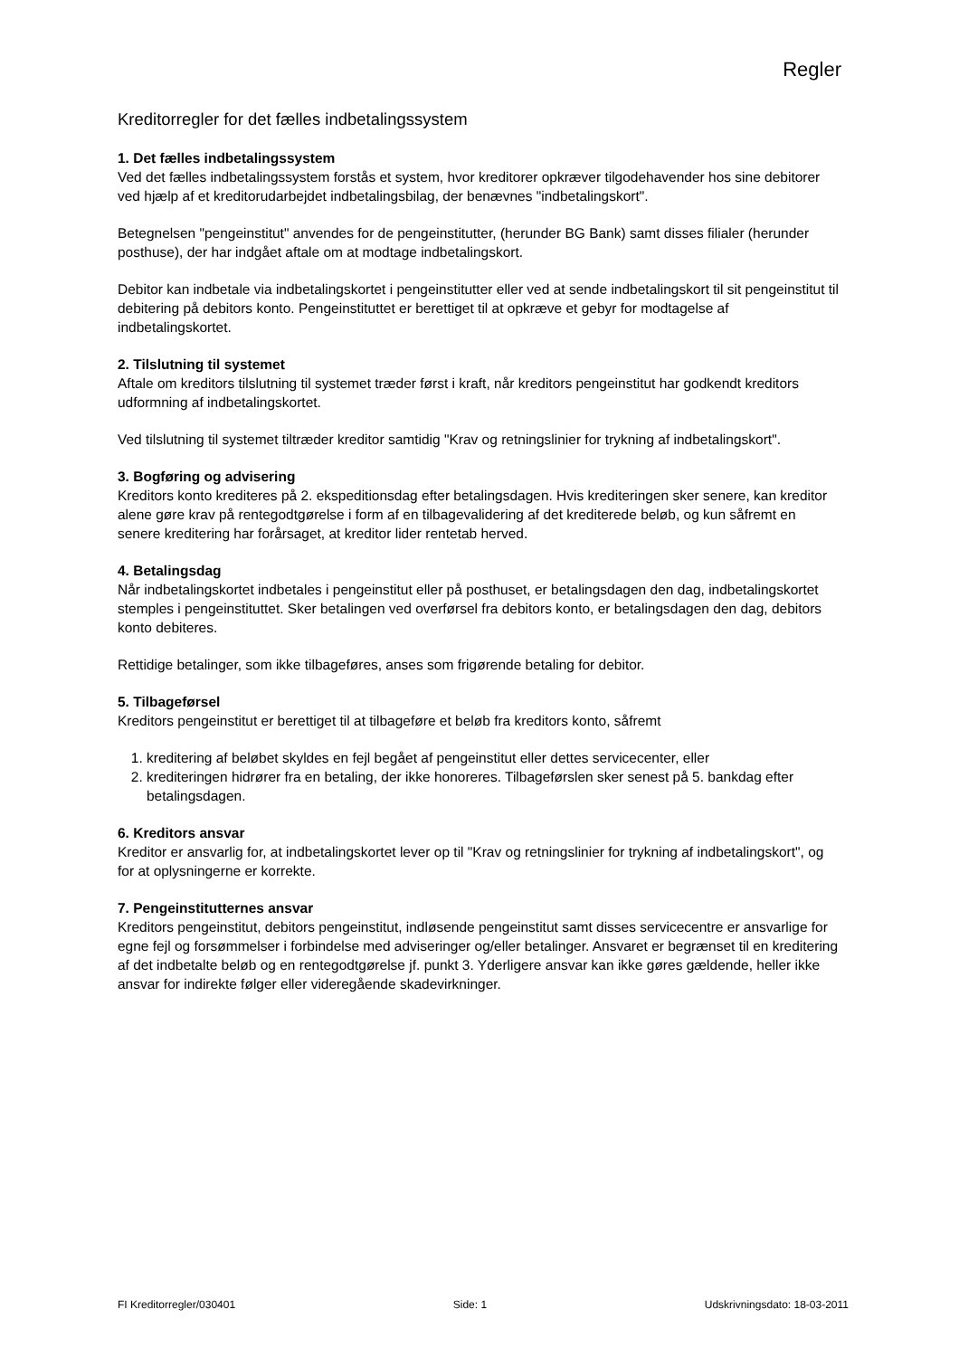Regler
Kreditorregler for det fælles indbetalingssystem
1. Det fælles indbetalingssystem
Ved det fælles indbetalingssystem forstås et system, hvor kreditorer opkræver tilgodehavender hos sine debitorer ved hjælp af et kreditorudarbejdet indbetalingsbilag, der benævnes "indbetalingskort".
Betegnelsen "pengeinstitut" anvendes for de pengeinstitutter, (herunder BG Bank) samt disses filialer (herunder posthuse), der har indgået aftale om at modtage indbetalingskort.
Debitor kan indbetale via indbetalingskortet i pengeinstitutter eller ved at sende indbetalingskort til sit pengeinstitut til debitering på debitors konto. Pengeinstituttet er berettiget til at opkræve et gebyr for modtagelse af indbetalingskortet.
2. Tilslutning til systemet
Aftale om kreditors tilslutning til systemet træder først i kraft, når kreditors pengeinstitut har godkendt kreditors udformning af indbetalingskortet.
Ved tilslutning til systemet tiltræder kreditor samtidig "Krav og retningslinier for trykning af indbetalingskort".
3. Bogføring og advisering
Kreditors konto krediteres på 2. ekspeditionsdag efter betalingsdagen. Hvis krediteringen sker senere, kan kreditor alene gøre krav på rentegodtgørelse i form af en tilbagevalidering af det krediterede beløb, og kun såfremt en senere kreditering har forårsaget, at kreditor lider rentetab herved.
4. Betalingsdag
Når indbetalingskortet indbetales i pengeinstitut eller på posthuset, er betalingsdagen den dag, indbetalingskortet stemples i pengeinstituttet. Sker betalingen ved overførsel fra debitors konto, er betalingsdagen den dag, debitors konto debiteres.
Rettidige betalinger, som ikke tilbageføres, anses som frigørende betaling for debitor.
5. Tilbageførsel
Kreditors pengeinstitut er berettiget til at tilbageføre et beløb fra kreditors konto, såfremt
1. kreditering af beløbet skyldes en fejl begået af pengeinstitut eller dettes servicecenter, eller
2. krediteringen hidrører fra en betaling, der ikke honoreres. Tilbageførslen sker senest på 5. bankdag efter betalingsdagen.
6. Kreditors ansvar
Kreditor er ansvarlig for, at indbetalingskortet lever op til "Krav og retningslinier for trykning af indbetalingskort", og for at oplysningerne er korrekte.
7. Pengeinstitutternes ansvar
Kreditors pengeinstitut, debitors pengeinstitut, indløsende pengeinstitut samt disses servicecentre er ansvarlige for egne fejl og forsømmelser i forbindelse med adviseringer og/eller betalinger. Ansvaret er begrænset til en kreditering af det indbetalte beløb og en rentegodtgørelse jf. punkt 3. Yderligere ansvar kan ikke gøres gældende, heller ikke ansvar for indirekte følger eller videregående skadevirkninger.
FI Kreditorregler/030401 Side: 1 Udskrivningsdato: 18-03-2011